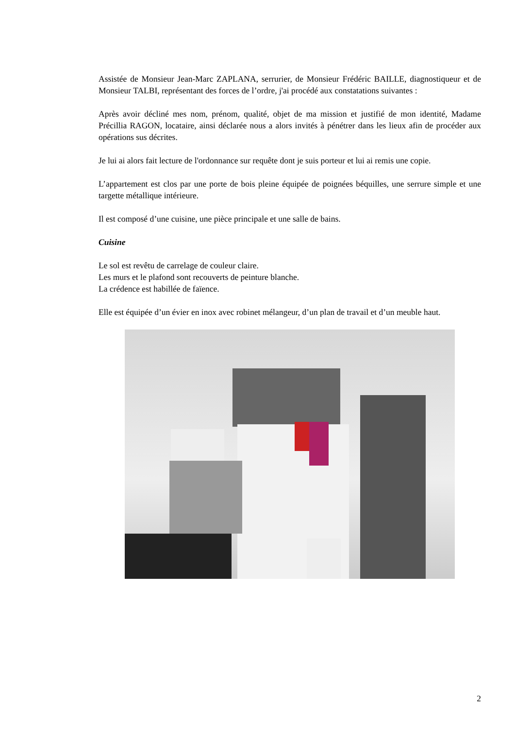Assistée de Monsieur Jean-Marc ZAPLANA, serrurier, de Monsieur Frédéric BAILLE, diagnostiqueur et de Monsieur TALBI, représentant des forces de l’ordre, j'ai procédé aux constatations suivantes :
Après avoir décliné mes nom, prénom, qualité, objet de ma mission et justifié de mon identité, Madame Précillia RAGON, locataire, ainsi déclarée nous a alors invités à pénétrer dans les lieux afin de procéder aux opérations sus décrites.
Je lui ai alors fait lecture de l'ordonnance sur requête dont je suis porteur et lui ai remis une copie.
L’appartement est clos par une porte de bois pleine équipée de poignées béquilles, une serrure simple et une targette métallique intérieure.
Il est composé d’une cuisine, une pièce principale et une salle de bains.
Cuisine
Le sol est revêtu de carrelage de couleur claire.
Les murs et le plafond sont recouverts de peinture blanche.
La crédence est habillée de faïence.
Elle est équipée d’un évier en inox avec robinet mélangeur, d’un plan de travail et d’un meuble haut.
2